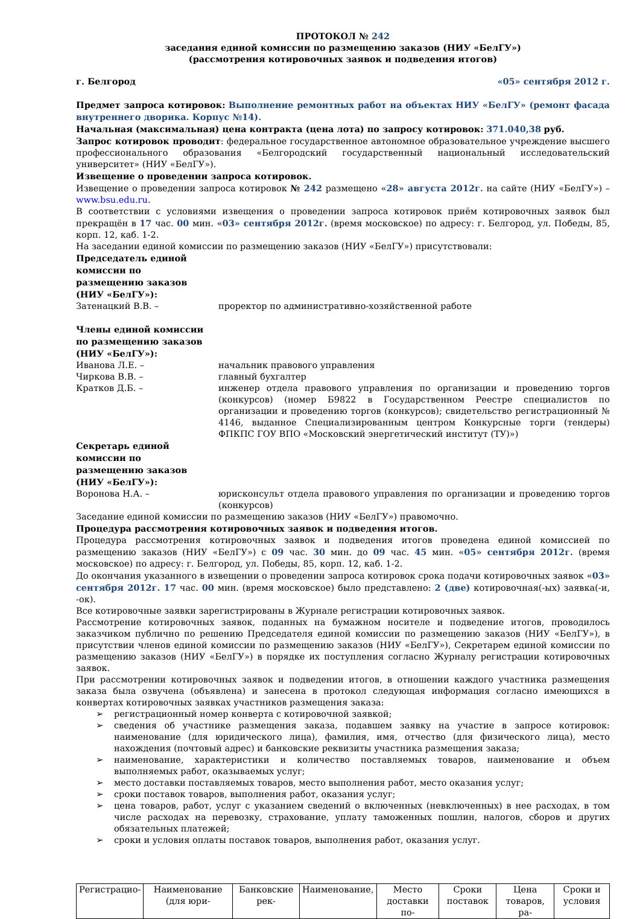ПРОТОКОЛ № 242
заседания единой комиссии по размещению заказов (НИУ «БелГУ»)
(рассмотрения котировочных заявок и подведения итогов)
г. Белгород «05» сентября 2012 г.
Предмет запроса котировок: Выполнение ремонтных работ на объектах НИУ «БелГУ» (ремонт фасада внутреннего дворика. Корпус №14).
Начальная (максимальная) цена контракта (цена лота) по запросу котировок: 371.040,38 руб.
Запрос котировок проводит: федеральное государственное автономное образовательное учреждение высшего профессионального образования «Белгородский государственный национальный исследовательский университет» (НИУ «БелГУ»).
Извещение о проведении запроса котировок.
Извещение о проведении запроса котировок № 242 размещено «28» августа 2012г. на сайте (НИУ «БелГУ») – www.bsu.edu.ru.
В соответствии с условиями извещения о проведении запроса котировок приём котировочных заявок был прекращён в 17 час. 00 мин. «03» сентября 2012г. (время московское) по адресу: г. Белгород, ул. Победы, 85, корп. 12, каб. 1-2.
На заседании единой комиссии по размещению заказов (НИУ «БелГУ») присутствовали:
Председатель единой комиссии по размещению заказов (НИУ «БелГУ»):
Затенацкий В.В. – проректор по административно-хозяйственной работе
Члены единой комиссии по размещению заказов (НИУ «БелГУ»):
Иванова Л.Е. – начальник правового управления
Чиркова В.В. – главный бухгалтер
Кратков Д.Б. – инженер отдела правового управления по организации и проведению торгов (конкурсов) (номер Б9822 в Государственном Реестре специалистов по организации и проведению торгов (конкурсов); свидетельство регистрационный № 4146, выданное Специализированным центром Конкурсные торги (тендеры) ФПКПС ГОУ ВПО «Московский энергетический институт (ТУ)»)
Секретарь единой комиссии по размещению заказов (НИУ «БелГУ»):
Воронова Н.А. – юрисконсульт отдела правового управления по организации и проведению торгов (конкурсов)
Заседание единой комиссии по размещению заказов (НИУ «БелГУ») правомочно.
Процедура рассмотрения котировочных заявок и подведения итогов.
Процедура рассмотрения котировочных заявок и подведения итогов проведена единой комиссией по размещению заказов (НИУ «БелГУ») с 09 час. 30 мин. до 09 час. 45 мин. «05» сентября 2012г. (время московское) по адресу: г. Белгород, ул. Победы, 85, корп. 12, каб. 1-2.
До окончания указанного в извещении о проведении запроса котировок срока подачи котировочных заявок «03» сентября 2012г. 17 час. 00 мин. (время московское) было представлено: 2 (две) котировочная(-ых) заявка(-и, -ок).
Все котировочные заявки зарегистрированы в Журнале регистрации котировочных заявок.
Рассмотрение котировочных заявок, поданных на бумажном носителе и подведение итогов, проводилось заказчиком публично по решению Председателя единой комиссии по размещению заказов (НИУ «БелГУ»), в присутствии членов единой комиссии по размещению заказов (НИУ «БелГУ»), Секретарем единой комиссии по размещению заказов (НИУ «БелГУ») в порядке их поступления согласно Журналу регистрации котировочных заявок.
При рассмотрении котировочных заявок и подведении итогов, в отношении каждого участника размещения заказа была озвучена (объявлена) и занесена в протокол следующая информация согласно имеющихся в конвертах котировочных заявках участников размещения заказа:
➢ регистрационный номер конверта с котировочной заявкой;
➢ сведения об участнике размещения заказа, подавшем заявку на участие в запросе котировок: наименование (для юридического лица), фамилия, имя, отчество (для физического лица), место нахождения (почтовый адрес) и банковские реквизиты участника размещения заказа;
➢ наименование, характеристики и количество поставляемых товаров, наименование и объем выполняемых работ, оказываемых услуг;
➢ место доставки поставляемых товаров, место выполнения работ, место оказания услуг;
➢ сроки поставок товаров, выполнения работ, оказания услуг;
➢ цена товаров, работ, услуг с указанием сведений о включенных (невключенных) в нее расходах, в том числе расходах на перевозку, страхование, уплату таможенных пошлин, налогов, сборов и других обязательных платежей;
➢ сроки и условия оплаты поставок товаров, выполнения работ, оказания услуг.
| Регистрацио- | Наименование (для юри- | Банковские рек- | Наименование, | Место доставки по- | Сроки поставок | Цена товаров, ра- | Сроки и условия |